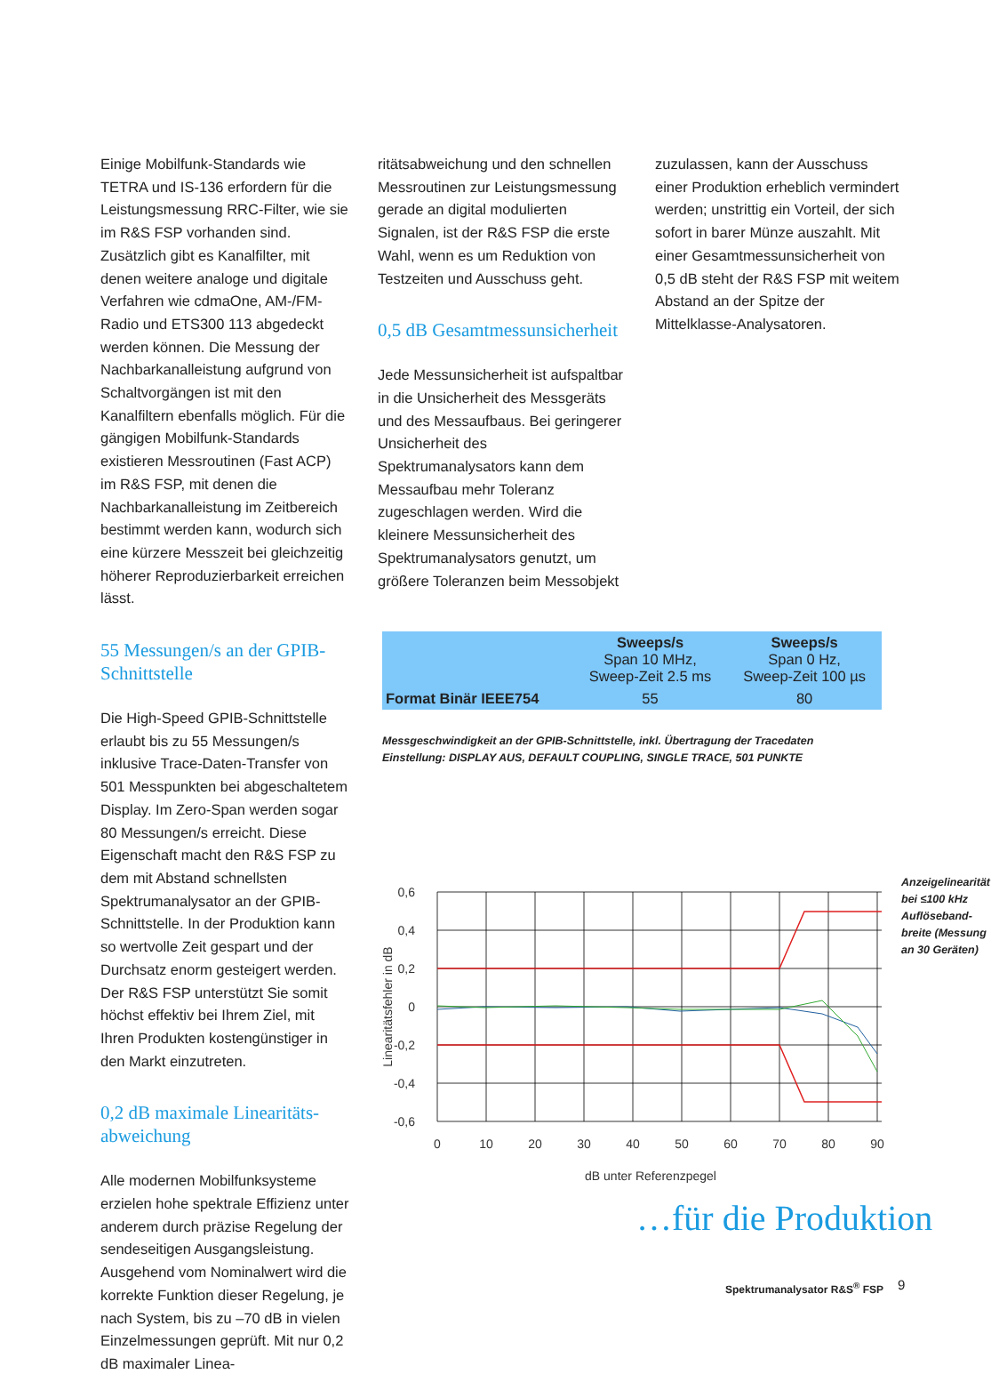Einige Mobilfunk-Standards wie TETRA und IS-136 erfordern für die Leistungsmessung RRC-Filter, wie sie im R&S FSP vorhanden sind. Zusätzlich gibt es Kanalfilter, mit denen weitere analoge und digitale Verfahren wie cdmaOne, AM-/FM-Radio und ETS300 113 abgedeckt werden können. Die Messung der Nachbarkanalleistung aufgrund von Schaltvorgängen ist mit den Kanalfiltern ebenfalls möglich. Für die gängigen Mobilfunk-Standards existieren Messroutinen (Fast ACP) im R&S FSP, mit denen die Nachbarkanalleistung im Zeitbereich bestimmt werden kann, wodurch sich eine kürzere Messzeit bei gleichzeitig höherer Reproduzierbarkeit erreichen lässt.
55 Messungen/s an der GPIB-Schnittstelle
Die High-Speed GPIB-Schnittstelle erlaubt bis zu 55 Messungen/s inklusive Trace-Daten-Transfer von 501 Messpunkten bei abgeschaltetem Display. Im Zero-Span werden sogar 80 Messungen/s erreicht. Diese Eigenschaft macht den R&S FSP zu dem mit Abstand schnellsten Spektrumanalysator an der GPIB-Schnittstelle. In der Produktion kann so wertvolle Zeit gespart und der Durchsatz enorm gesteigert werden. Der R&S FSP unterstützt Sie somit höchst effektiv bei Ihrem Ziel, mit Ihren Produkten kostengünstiger in den Markt einzutreten.
0,2 dB maximale Linearitäts-abweichung
Alle modernen Mobilfunksysteme erzielen hohe spektrale Effizienz unter anderem durch präzise Regelung der sendeseitigen Ausgangsleistung. Ausgehend vom Nominalwert wird die korrekte Funktion dieser Regelung, je nach System, bis zu –70 dB in vielen Einzelmessungen geprüft. Mit nur 0,2 dB maximaler Linea-
ritätsabweichung und den schnellen Messroutinen zur Leistungsmessung gerade an digital modulierten Signalen, ist der R&S FSP die erste Wahl, wenn es um Reduktion von Testzeiten und Ausschuss geht.
0,5 dB Gesamtmessunsicherheit
Jede Messunsicherheit ist aufspaltbar in die Unsicherheit des Messgeräts und des Messaufbaus. Bei geringerer Unsicherheit des Spektrumanalysators kann dem Messaufbau mehr Toleranz zugeschlagen werden. Wird die kleinere Messunsicherheit des Spektrumanalysators genutzt, um größere Toleranzen beim Messobjekt
zuzulassen, kann der Ausschuss einer Produktion erheblich vermindert werden; unstrittig ein Vorteil, der sich sofort in barer Münze auszahlt. Mit einer Gesamtmessunsicherheit von 0,5 dB steht der R&S FSP mit weitem Abstand an der Spitze der Mittelklasse-Analysatoren.
| | Sweeps/s Span 10 MHz, Sweep-Zeit 2.5 ms | Sweeps/s Span 0 Hz, Sweep-Zeit 100 µs |
| --- | --- | --- |
| Format Binär IEEE754 | 55 | 80 |
Messgeschwindigkeit an der GPIB-Schnittstelle, inkl. Übertragung der Tracedaten
Einstellung: DISPLAY AUS, DEFAULT COUPLING, SINGLE TRACE, 501 PUNKTE
0,6
0,4
0,2
0
-0,2
-0,4
-0,6
0
10
20
30
40
50
60
70
80
90
dB unter Referenzpegel
Linearitätsfehler in dB
Anzeigelinearität bei ≤100 kHz Auflöseband-breite (Messung an 30 Geräten)
…für die Produktion
Spektrumanalysator R&S<sup>®</sup> FSP 9